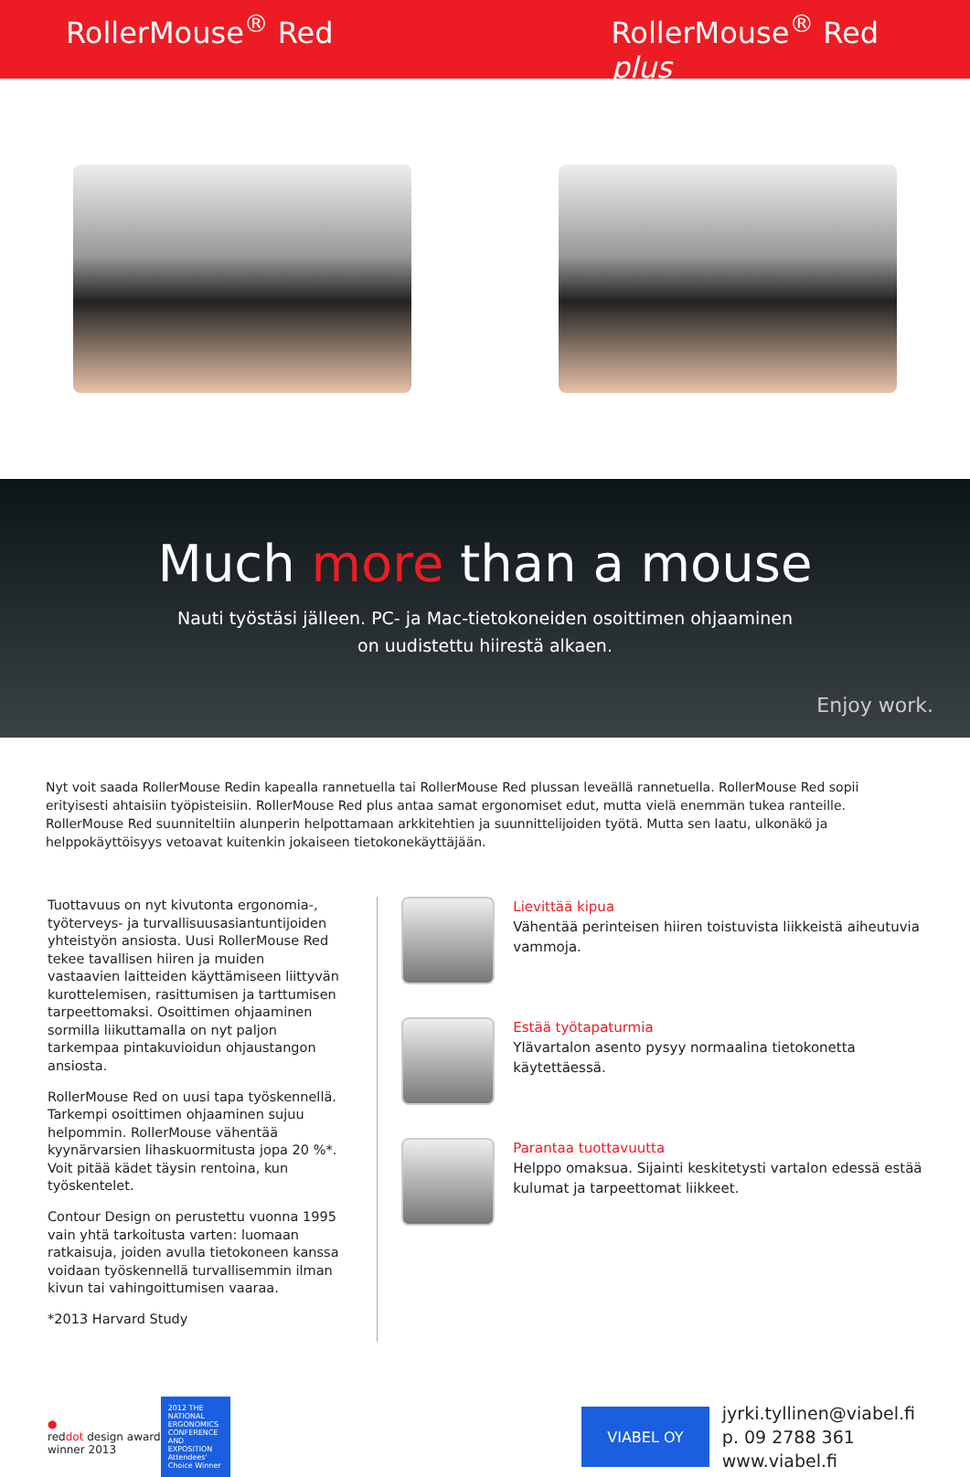RollerMouse<sup>®</sup> Red RollerMouse<sup>®</sup> Red
plus
Much more than a mouse
Nauti työstäsi jälleen. PC- ja Mac-tietokoneiden osoittimen ohjaaminen on uudistettu hiirestä alkaen.
Enjoy work.
Nyt voit saada RollerMouse Redin kapealla rannetuella tai RollerMouse Red plussan leveällä rannetuella. RollerMouse Red sopii erityisesti ahtaisiin työpisteisiin. RollerMouse Red plus antaa samat ergonomiset edut, mutta vielä enemmän tukea ranteille. RollerMouse Red suunniteltiin alunperin helpottamaan arkkitehtien ja suunnittelijoiden työtä. Mutta sen laatu, ulkonäkö ja helppokäyttöisyys vetoavat kuitenkin jokaiseen tietokonekäyttäjään.
Tuottavuus on nyt kivutonta ergonomia-, työterveys- ja turvallisuusasiantuntijoiden yhteistyön ansiosta. Uusi RollerMouse Red tekee tavallisen hiiren ja muiden vastaavien laitteiden käyttämiseen liittyvän kurottelemisen, rasittumisen ja tarttumisen tarpeettomaksi. Osoittimen ohjaaminen sormilla liikuttamalla on nyt paljon tarkempaa pintakuvioidun ohjaustangon ansiosta.
RollerMouse Red on uusi tapa työskennellä. Tarkempi osoittimen ohjaaminen sujuu helpommin. RollerMouse vähentää kyynärvarsien lihaskuormitusta jopa 20 %*. Voit pitää kädet täysin rentoina, kun työskentelet.
Contour Design on perustettu vuonna 1995 vain yhtä tarkoitusta varten: luomaan ratkaisuja, joiden avulla tietokoneen kanssa voidaan työskennellä turvallisemmin ilman kivun tai vahingoittumisen vaaraa.
*2013 Harvard Study
Lievittää kipua
Vähentää perinteisen hiiren toistuvista liikkeistä aiheutuvia vammoja.
Estää työtapaturmia
Ylävartalon asento pysyy normaalina tietokonetta käytettäessä.
Parantaa tuottavuutta
Helppo omaksua. Sijainti keskitetysti vartalon edessä estää kulumat ja tarpeettomat liikkeet.
●
reddot design award
winner 2013
2012 THE NATIONAL ERGONOMICS CONFERENCE AND EXPOSITION Attendees' Choice Winner
VIABEL OY
jyrki.tyllinen@viabel.fi
p. 09 2788 361
www.viabel.fi